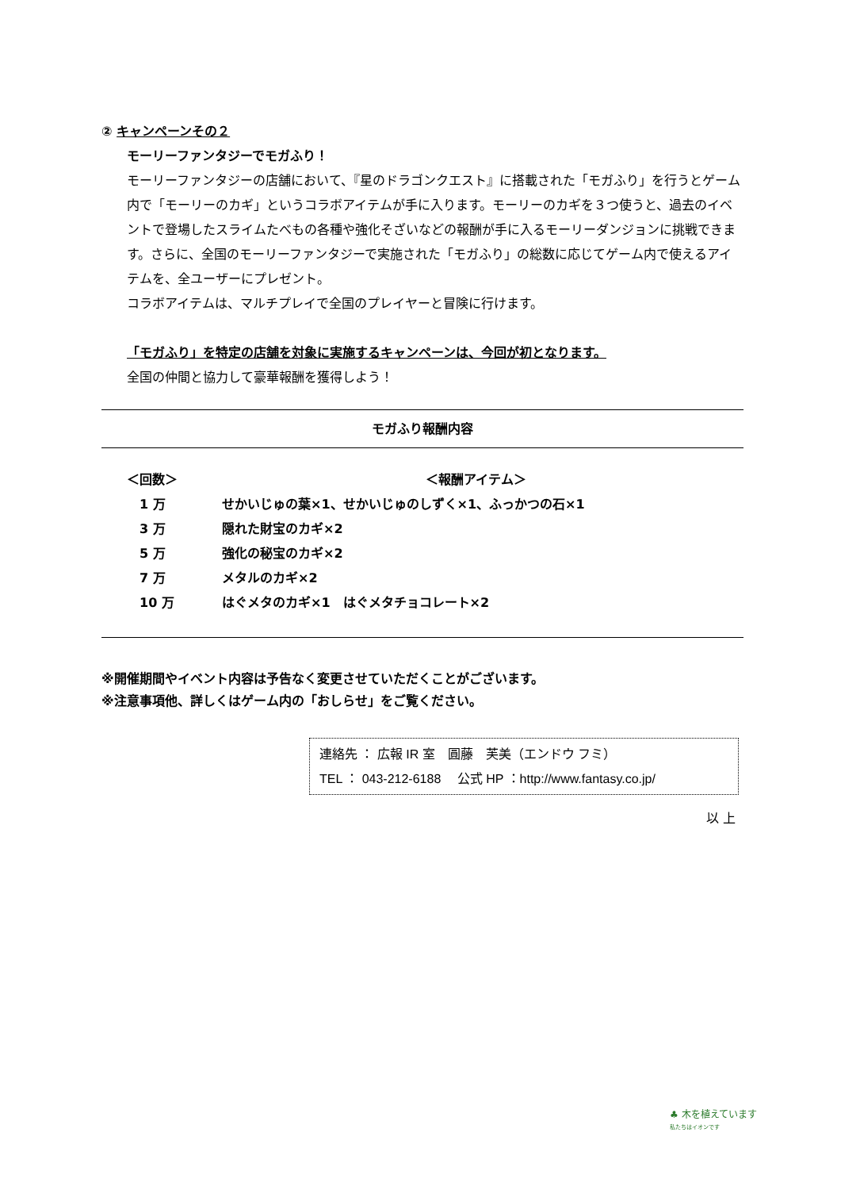② キャンペーンその２
モーリーファンタジーでモガふり！
モーリーファンタジーの店舗において、『星のドラゴンクエスト』に搭載された「モガふり」を行うとゲーム内で「モーリーのカギ」というコラボアイテムが手に入ります。モーリーのカギを３つ使うと、過去のイベントで登場したスライムたべもの各種や強化そざいなどの報酬が手に入るモーリーダンジョンに挑戦できます。さらに、全国のモーリーファンタジーで実施された「モガふり」の総数に応じてゲーム内で使えるアイテムを、全ユーザーにプレゼント。
コラボアイテムは、マルチプレイで全国のプレイヤーと冒険に行けます。
「モガふり」を特定の店舗を対象に実施するキャンペーンは、今回が初となります。
全国の仲間と協力して豪華報酬を獲得しよう！
モガふり報酬内容
| ＜回数＞ | ＜報酬アイテム＞ |
| 1 万 | せかいじゅの葉×1、せかいじゅのしずく×1、ふっかつの石×1 |
| 3 万 | 隠れた財宝のカギ×2 |
| 5 万 | 強化の秘宝のカギ×2 |
| 7 万 | メタルのカギ×2 |
| 10 万 | はぐメタのカギ×1 はぐメタチョコレート×2 |
※開催期間やイベント内容は予告なく変更させていただくことがございます。
※注意事項他、詳しくはゲーム内の「おしらせ」をご覧ください。
連絡先 ： 広報 IR 室　圓藤　芙美（エンドウ フミ）
TEL ： 043-212-6188　 公式 HP ：http://www.fantasy.co.jp/
以 上
♣ 木を植えています
私たちはイオンです